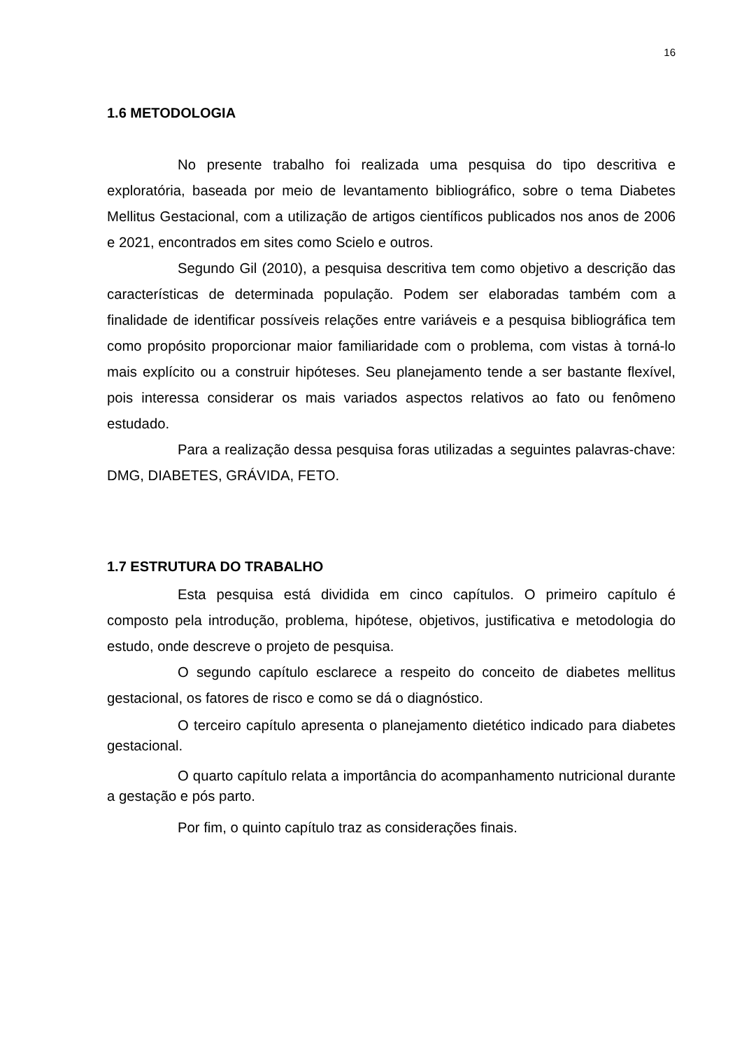16
1.6 METODOLOGIA
No presente trabalho foi realizada uma pesquisa do tipo descritiva e exploratória, baseada por meio de levantamento bibliográfico, sobre o tema Diabetes Mellitus Gestacional, com a utilização de artigos científicos publicados nos anos de 2006 e 2021, encontrados em sites como Scielo e outros.
Segundo Gil (2010), a pesquisa descritiva tem como objetivo a descrição das características de determinada população. Podem ser elaboradas também com a finalidade de identificar possíveis relações entre variáveis e a pesquisa bibliográfica tem como propósito proporcionar maior familiaridade com o problema, com vistas à torná-lo mais explícito ou a construir hipóteses. Seu planejamento tende a ser bastante flexível, pois interessa considerar os mais variados aspectos relativos ao fato ou fenômeno estudado.
Para a realização dessa pesquisa foras utilizadas a seguintes palavras-chave: DMG, DIABETES, GRÁVIDA, FETO.
1.7 ESTRUTURA DO TRABALHO
Esta pesquisa está dividida em cinco capítulos. O primeiro capítulo é composto pela introdução, problema, hipótese, objetivos, justificativa e metodologia do estudo, onde descreve o projeto de pesquisa.
O segundo capítulo esclarece a respeito do conceito de diabetes mellitus gestacional, os fatores de risco e como se dá o diagnóstico.
O terceiro capítulo apresenta o planejamento dietético indicado para diabetes gestacional.
O quarto capítulo relata a importância do acompanhamento nutricional durante a gestação e pós parto.
Por fim, o quinto capítulo traz as considerações finais.